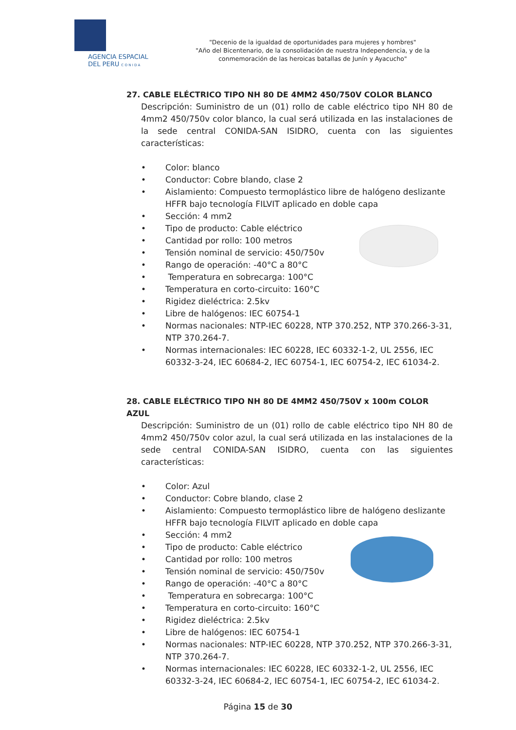AGENCIA ESPACIAL
DEL PERU C O N I D A
"Decenio de la igualdad de oportunidades para mujeres y hombres"
"Año del Bicentenario, de la consolidación de nuestra Independencia, y de la conmemoración de las heroicas batallas de Junín y Ayacucho"
27. CABLE ELÉCTRICO TIPO NH 80 DE 4MM2 450/750V COLOR BLANCO
Descripción: Suministro de un (01) rollo de cable eléctrico tipo NH 80 de 4mm2 450/750v color blanco, la cual será utilizada en las instalaciones de la sede central CONIDA-SAN ISIDRO, cuenta con las siguientes características:
• Color: blanco
• Conductor: Cobre blando, clase 2
• Aislamiento: Compuesto termoplástico libre de halógeno deslizante HFFR bajo tecnología FILVIT aplicado en doble capa
• Sección: 4 mm2
• Tipo de producto: Cable eléctrico
• Cantidad por rollo: 100 metros
• Tensión nominal de servicio: 450/750v
• Rango de operación: -40°C a 80°C
• Temperatura en sobrecarga: 100°C
• Temperatura en corto-circuito: 160°C
• Rigidez dieléctrica: 2.5kv
• Libre de halógenos: IEC 60754-1
• Normas nacionales: NTP-IEC 60228, NTP 370.252, NTP 370.266-3-31, NTP 370.264-7.
• Normas internacionales: IEC 60228, IEC 60332-1-2, UL 2556, IEC 60332-3-24, IEC 60684-2, IEC 60754-1, IEC 60754-2, IEC 61034-2.
28. CABLE ELÉCTRICO TIPO NH 80 DE 4MM2 450/750V x 100m COLOR AZUL
Descripción: Suministro de un (01) rollo de cable eléctrico tipo NH 80 de 4mm2 450/750v color azul, la cual será utilizada en las instalaciones de la sede central CONIDA-SAN ISIDRO, cuenta con las siguientes características:
• Color: Azul
• Conductor: Cobre blando, clase 2
• Aislamiento: Compuesto termoplástico libre de halógeno deslizante HFFR bajo tecnología FILVIT aplicado en doble capa
• Sección: 4 mm2
• Tipo de producto: Cable eléctrico
• Cantidad por rollo: 100 metros
• Tensión nominal de servicio: 450/750v
• Rango de operación: -40°C a 80°C
• Temperatura en sobrecarga: 100°C
• Temperatura en corto-circuito: 160°C
• Rigidez dieléctrica: 2.5kv
• Libre de halógenos: IEC 60754-1
• Normas nacionales: NTP-IEC 60228, NTP 370.252, NTP 370.266-3-31, NTP 370.264-7.
• Normas internacionales: IEC 60228, IEC 60332-1-2, UL 2556, IEC 60332-3-24, IEC 60684-2, IEC 60754-1, IEC 60754-2, IEC 61034-2.
Página 15 de 30